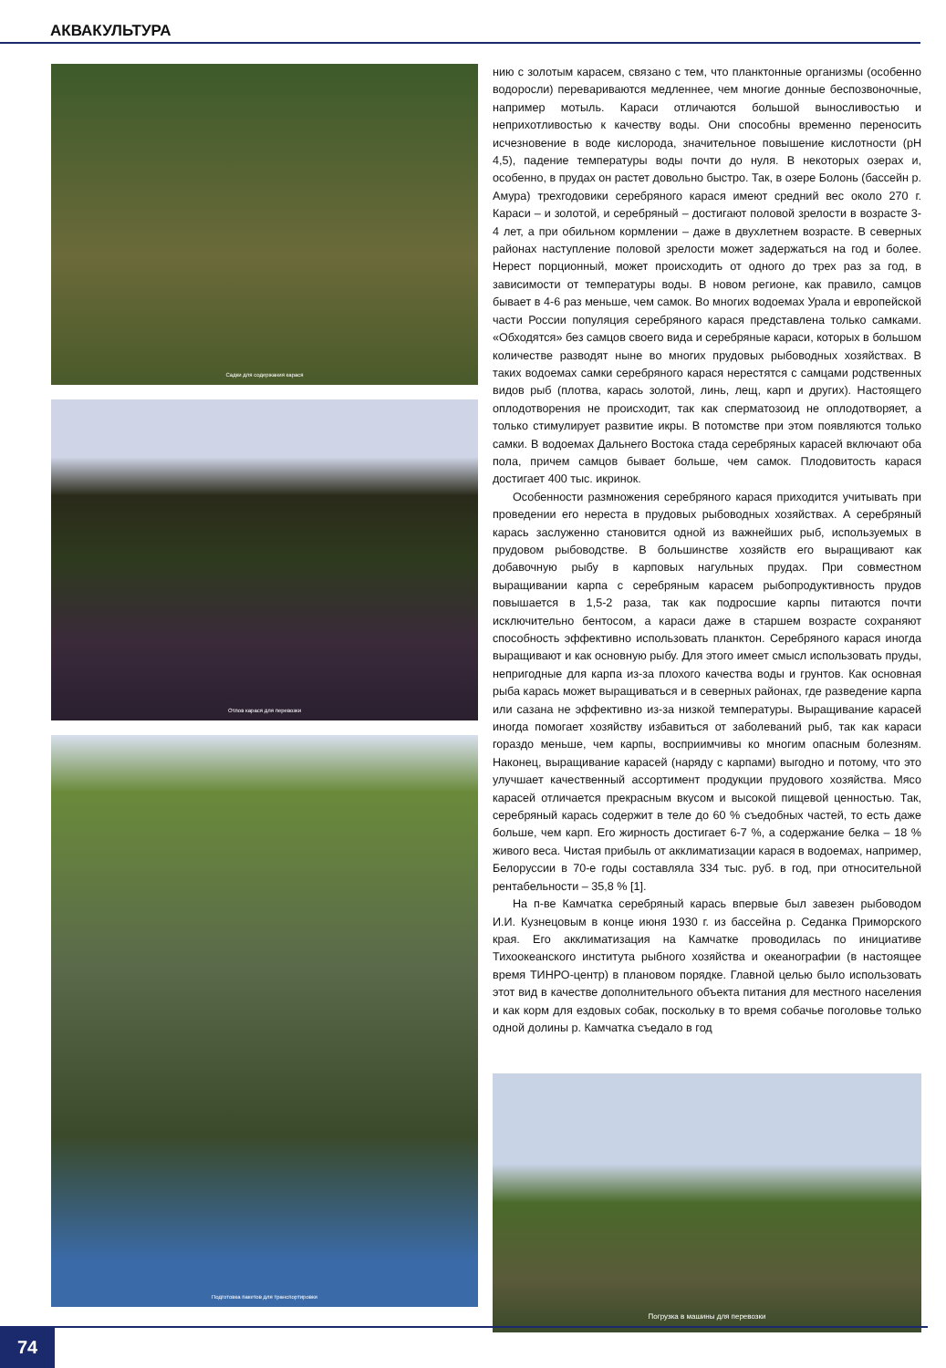АКВАКУЛЬТУРА
Садки для содержания карася
Отлов карася для перевозки
Подготовка пакетов для транспортировки
нию с золотым карасем, связано с тем, что планктонные организмы (особенно водоросли) перевариваются медленнее, чем многие донные беспозвоночные, например мотыль. Караси отличаются большой выносливостью и неприхотливостью к качеству воды. Они способны временно переносить исчезновение в воде кислорода, значительное повышение кислотности (рН 4,5), падение температуры воды почти до нуля. В некоторых озерах и, особенно, в прудах он растет довольно быстро. Так, в озере Болонь (бассейн р. Амура) трехгодовики серебряного карася имеют средний вес около 270 г. Караси – и золотой, и серебряный – достигают половой зрелости в возрасте 3-4 лет, а при обильном кормлении – даже в двухлетнем возрасте. В северных районах наступление половой зрелости может задержаться на год и более. Нерест порционный, может происходить от одного до трех раз за год, в зависимости от температуры воды. В новом регионе, как правило, самцов бывает в 4-6 раз меньше, чем самок. Во многих водоемах Урала и европейской части России популяция серебряного карася представлена только самками. «Обходятся» без самцов своего вида и серебряные караси, которых в большом количестве разводят ныне во многих прудовых рыбоводных хозяйствах. В таких водоемах самки серебряного карася нерестятся с самцами родственных видов рыб (плотва, карась золотой, линь, лещ, карп и других). Настоящего оплодотворения не происходит, так как сперматозоид не оплодотворяет, а только стимулирует развитие икры. В потомстве при этом появляются только самки. В водоемах Дальнего Востока стада серебряных карасей включают оба пола, причем самцов бывает больше, чем самок. Плодовитость карася достигает 400 тыс. икринок.
Особенности размножения серебряного карася приходится учитывать при проведении его нереста в прудовых рыбоводных хозяйствах. А серебряный карась заслуженно становится одной из важнейших рыб, используемых в прудовом рыбоводстве. В большинстве хозяйств его выращивают как добавочную рыбу в карповых нагульных прудах. При совместном выращивании карпа с серебряным карасем рыбопродуктивность прудов повышается в 1,5-2 раза, так как подросшие карпы питаются почти исключительно бентосом, а караси даже в старшем возрасте сохраняют способность эффективно использовать планктон. Серебряного карася иногда выращивают и как основную рыбу. Для этого имеет смысл использовать пруды, непригодные для карпа из-за плохого качества воды и грунтов. Как основная рыба карась может выращиваться и в северных районах, где разведение карпа или сазана не эффективно из-за низкой температуры. Выращивание карасей иногда помогает хозяйству избавиться от заболеваний рыб, так как караси гораздо меньше, чем карпы, восприимчивы ко многим опасным болезням. Наконец, выращивание карасей (наряду с карпами) выгодно и потому, что это улучшает качественный ассортимент продукции прудового хозяйства. Мясо карасей отличается прекрасным вкусом и высокой пищевой ценностью. Так, серебряный карась содержит в теле до 60 % съедобных частей, то есть даже больше, чем карп. Его жирность достигает 6-7 %, а содержание белка – 18 % живого веса. Чистая прибыль от акклиматизации карася в водоемах, например, Белоруссии в 70-е годы составляла 334 тыс. руб. в год, при относительной рентабельности – 35,8 % [1].
На п-ве Камчатка серебряный карась впервые был завезен рыбоводом И.И. Кузнецовым в конце июня 1930 г. из бассейна р. Седанка Приморского края. Его акклиматизация на Камчатке проводилась по инициативе Тихоокеанского института рыбного хозяйства и океанографии (в настоящее время ТИНРО-центр) в плановом порядке. Главной целью было использовать этот вид в качестве дополнительного объекта питания для местного населения и как корм для ездовых собак, поскольку в то время собачье поголовье только одной долины р. Камчатка съедало в год
Погрузка в машины для перевозки
74